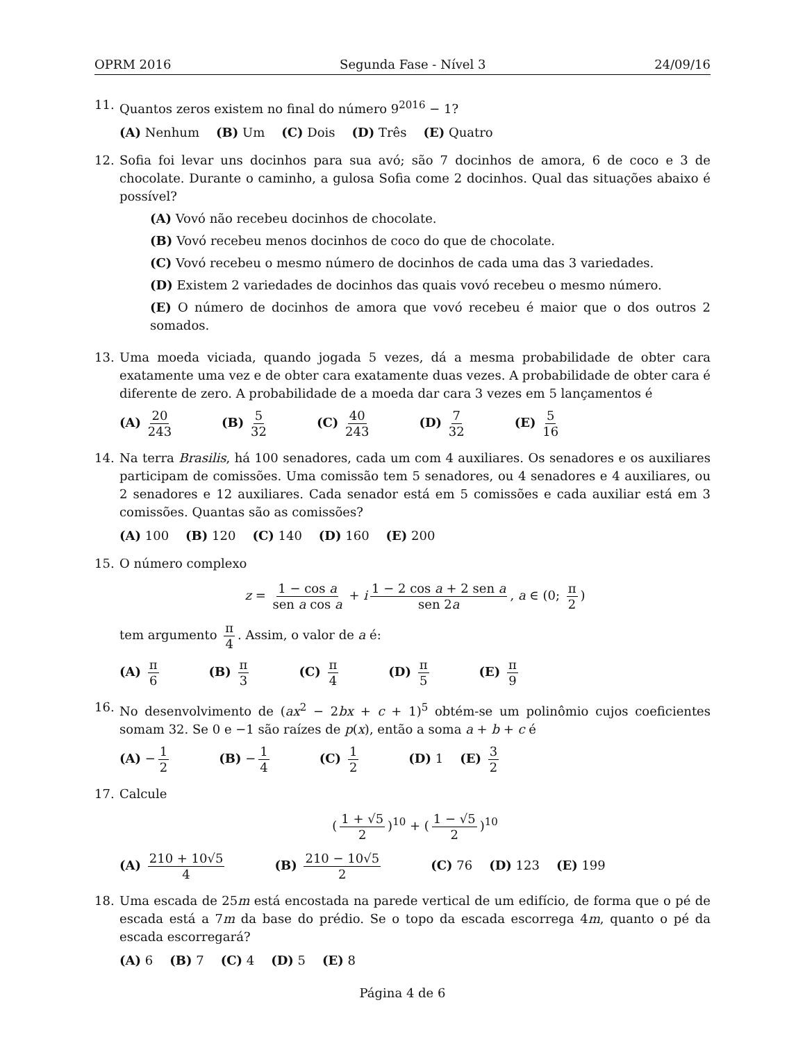OPRM 2016 Segunda Fase - Nível 3 24/09/16
11. Quantos zeros existem no final do número 9<sup>2016</sup> − 1?
(A) Nenhum (B) Um (C) Dois (D) Três (E) Quatro
12. Sofia foi levar uns docinhos para sua avó; são 7 docinhos de amora, 6 de coco e 3 de chocolate. Durante o caminho, a gulosa Sofia come 2 docinhos. Qual das situações abaixo é possível?
(A) Vovó não recebeu docinhos de chocolate.
(B) Vovó recebeu menos docinhos de coco do que de chocolate.
(C) Vovó recebeu o mesmo número de docinhos de cada uma das 3 variedades.
(D) Existem 2 variedades de docinhos das quais vovó recebeu o mesmo número.
(E) O número de docinhos de amora que vovó recebeu é maior que o dos outros 2 somados.
13. Uma moeda viciada, quando jogada 5 vezes, dá a mesma probabilidade de obter cara exatamente uma vez e de obter cara exatamente duas vezes. A probabilidade de obter cara é diferente de zero. A probabilidade de a moeda dar cara 3 vezes em 5 lançamentos é
(A) 20 243 (B) 5 32 (C) 40 243 (D) 7 32 (E) 5 16
14. Na terra Brasilis, há 100 senadores, cada um com 4 auxiliares. Os senadores e os auxiliares participam de comissões. Uma comissão tem 5 senadores, ou 4 senadores e 4 auxiliares, ou 2 senadores e 12 auxiliares. Cada senador está em 5 comissões e cada auxiliar está em 3 comissões. Quantas são as comissões?
(A) 100 (B) 120 (C) 140 (D) 160 (E) 200
15. O número complexo
z = 1 − cos a sen a cos a + i 1 − 2 cos a + 2 sen a sen 2a, a ∈ (0; π 2)
tem argumento π 4. Assim, o valor de a é:
(A) π 6 (B) π 3 (C) π 4 (D) π 5 (E) π 9
16. No desenvolvimento de (ax<sup>2</sup> − 2bx + c + 1)<sup>5</sup> obtém-se um polinômio cujos coeficientes somam 32. Se 0 e −1 são raízes de p(x), então a soma a + b + c é
(A) − 1 2 (B) − 1 4 (C) 1 2 (D) 1 (E) 3 2
17. Calcule
(1 + √5 2)<sup>10</sup> + (1 − √5 2)<sup>10</sup>
(A) 210 + 10√5 4 (B) 210 − 10√5 2 (C) 76 (D) 123 (E) 199
18. Uma escada de 25m está encostada na parede vertical de um edifício, de forma que o pé de escada está a 7m da base do prédio. Se o topo da escada escorrega 4m, quanto o pé da escada escorregará?
(A) 6 (B) 7 (C) 4 (D) 5 (E) 8
Página 4 de 6